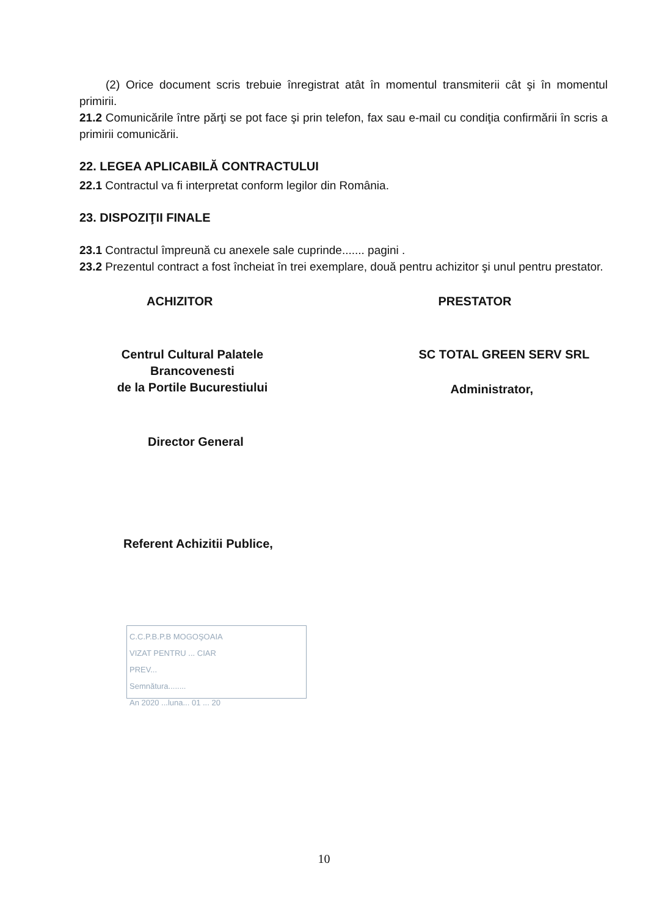(2) Orice document scris trebuie înregistrat atât în momentul transmiterii cât şi în momentul primirii.
21.2 Comunicările între părţi se pot face şi prin telefon, fax sau e-mail cu condiţia confirmării în scris a primirii comunicării.
22. LEGEA APLICABILĂ CONTRACTULUI
22.1 Contractul va fi interpretat conform legilor din România.
23. DISPOZIŢII FINALE
23.1 Contractul împreună cu anexele sale cuprinde....... pagini .
23.2 Prezentul contract a fost încheiat în trei exemplare, două pentru achizitor şi unul pentru prestator.
ACHIZITOR
Centrul Cultural Palatele Brancovenesti
de la Portile Bucurestiului
Director General
Referent Achizitii Publice,
PRESTATOR
SC TOTAL GREEN SERV SRL
Administrator,
C.C.P.B.P.B MOGOŞOAIA
VIZAT PENTRU ... CIAR
PREV...
Semnătura........
An 2020 ...luna... 01 ... 20
10